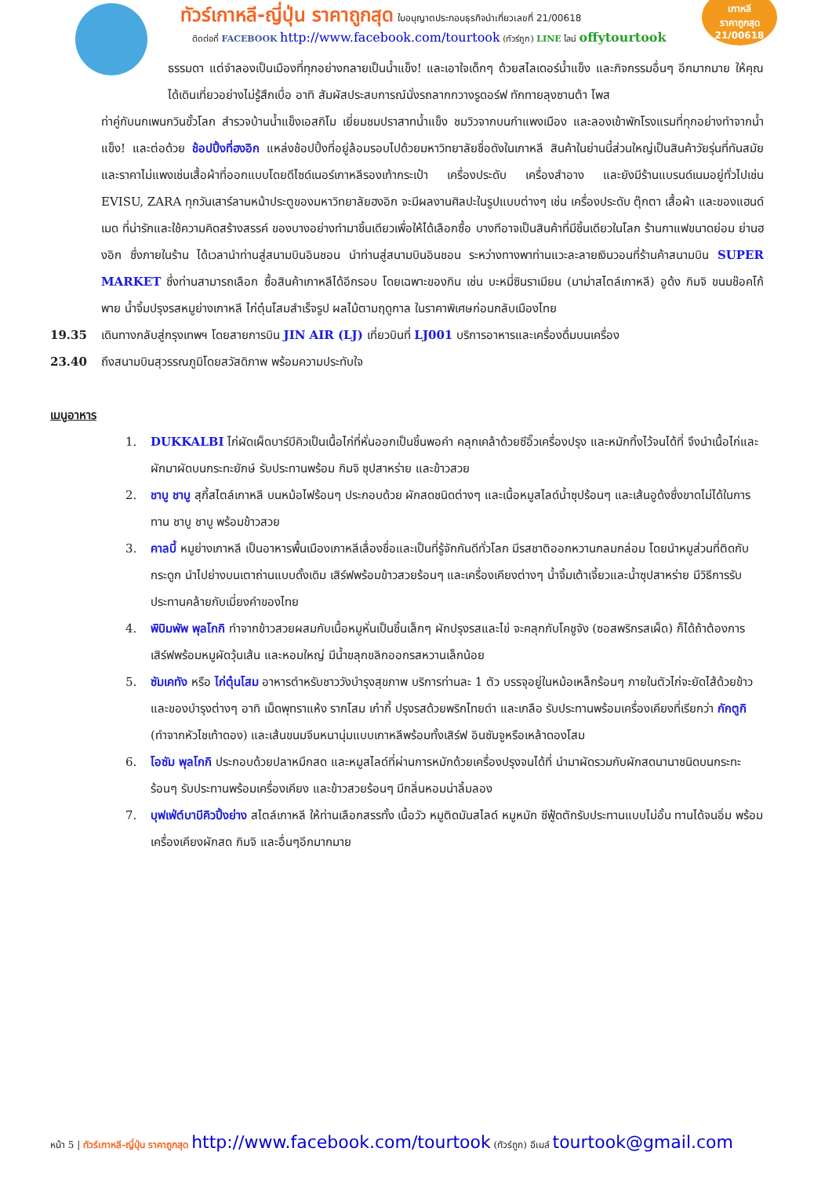ทัวร์เกาหลี-ญี่ปุ่น ราคาถูกสุด ใบอนุญาตประกอบธุรกิจนำเที่ยวเลขที่ 21/00618
ติดต่อที่ FACEBOOK http://www.facebook.com/tourtook (ทัวร์ถูก) LINE ไลน์ offytourtook
เกาหลี
ราคาถูกสุด
21/00618
ธรรมดา แต่จำลองเป็นเมืองที่ทุกอย่างกลายเป็นน้ำแข็ง! และเอาใจเด็กๆ ด้วยสไลเดอร์น้ำแข็ง และกิจกรรมอื่นๆ อีกมากมาย ให้คุณได้เดินเที่ยวอย่างไม่รู้สึกเบื่อ อาทิ สัมผัสประสบการณ์นั่งรถลากกวางรูดอร์ฟ ทักทายลุงซานต้า โพส
ท่าคู่กับนกเพนกวินขั้วโลก สำรวจบ้านน้ำแข็งเอสกิโม เยี่ยมชมปราสาทน้ำแข็ง ชมวิวจากบนกำแพงเมือง และลองเข้าพักโรงแรมที่ทุกอย่างทำจากน้ำแข็ง! และต่อด้วย ช้อปปิ้งที่ฮงอิก แหล่งช้อปปิ้งที่อยู่ล้อมรอบไปด้วยมหาวิทยาลัยชื่อดังในเกาหลี สินค้าในย่านนี้ส่วนใหญ่เป็นสินค้าวัยรุ่นที่ทันสมัยและราคาไม่แพงเช่นเสื้อผ้าที่ออกแบบโดยดีไซด์เนอร์เกาหลีรองเท้ากระเป๋า เครื่องประดับ เครื่องสำอาง และยังมีร้านแบรนด์เนมอยู่ทั่วไปเช่น EVISU, ZARA ทุกวันเสาร์ลานหน้าประตูของมหาวิทยาลัยฮงอิก จะมีผลงานศิลปะในรูปแบบต่างๆ เช่น เครื่องประดับ ตุ๊กตา เสื้อผ้า และของแฮนด์เมด ที่น่ารักและใช้ความคิดสร้างสรรค์ ของบางอย่างทำมาชิ้นเดียวเพื่อให้ได้เลือกซื้อ บางทีอาจเป็นสินค้าที่มีชิ้นเดียวในโลก ร้านกาแฟขนาดย่อม ย่านฮงอิก ซึ่งภายในร้าน ได้เวลานำท่านสู่สนามบินอินชอน นำท่านสู่สนามบินอินชอน ระหว่างทางพาท่านแวะละลายเงินวอนที่ร้านค้าสนามบิน SUPER MARKET ซึ่งท่านสามารถเลือก ซื้อสินค้าเกาหลีได้อีกรอบ โดยเฉพาะของกิน เช่น บะหมี่ซินราเมียน (มาม่าสไตล์เกาหลี) อูด้ง กิมจิ ขนมช๊อคโก้พาย น้ำจิ้มปรุงรสหมูย่างเกาหลี ไก่ตุ๋นโสมสำเร็จรูป ผลไม้ตามฤดูกาล ในราคาพิเศษก่อนกลับเมืองไทย
19.35 เดินทางกลับสู่กรุงเทพฯ โดยสายการบิน JIN AIR (LJ) เที่ยวบินที่ LJ001 บริการอาหารและเครื่องดื่มบนเครื่อง
23.40 ถึงสนามบินสุวรรณภูมิโดยสวัสดิภาพ พร้อมความประทับใจ
เมนูอาหาร
1. DUKKALBI ไก่ผัดเผ็ดบาร์บีคิวเป็นเนื้อไก่ที่หั่นออกเป็นชิ้นพอคำ คลุกเคล้าด้วยซีอิ๊วเครื่องปรุง และหมักทิ้งไว้จนได้ที่ จึงนำเนื้อไก่และผักมาผัดบนกระทะยักษ์ รับประทานพร้อม กิมจิ ซุปสาหร่าย และข้าวสวย
2. ชาบู ชาบู สุกี้สไตล์เกาหลี บนหม้อไฟร้อนๆ ประกอบด้วย ผักสดชนิดต่างๆ และเนื้อหมูสไลด์น้ำซุปร้อนๆ และเส้นอูด้งซึ่งขาดไม่ได้ในการทาน ชาบู ชาบู พร้อมข้าวสวย
3. คาลบี้ หมูย่างเกาหลี เป็นอาหารพื้นเมืองเกาหลีเลื่องชื่อและเป็นที่รู้จักกันดีทั่วโลก มีรสชาติออกหวานกลมกล่อม โดยนำหมูส่วนที่ติดกับกระดูก นำไปย่างบนเตาถ่านแบบดั้งเดิม เสิร์ฟพร้อมข้าวสวยร้อนๆ และเครื่องเคียงต่างๆ น้ำจิ้มเต้าเจี้ยวและน้ำซุปสาหร่าย มีวิธีการรับประทานคล้ายกับเมี่ยงคำของไทย
4. พิบิมพัพ พุลโกกิ ทำจากข้าวสวยผสมกับเนื้อหมูหั่นเป็นชิ้นเล็กๆ ผักปรุงรสและไข่ จะคลุกกับโคชูจัง (ซอสพริกรสเผ็ด) ก็ได้ถ้าต้องการ เสิร์ฟพร้อมหมูผัดวุ้นเส้น และหอมใหญ่ มีน้ำขลุกขลิกออกรสหวานเล็กน้อย
5. ซัมเคทัง หรือ ไก่ตุ๋นโสม อาหารตำหรับชาววังบำรุงสุขภาพ บริการท่านละ 1 ตัว บรรจุอยู่ในหม้อเหล็กร้อนๆ ภายในตัวไก่จะยัดไส้ด้วยข้าว และของบำรุงต่างๆ อาทิ เม็ดพุทราแห้ง รากโสม เก๋ากี้ ปรุงรสด้วยพริกไทยดำ และเกลือ รับประทานพร้อมเครื่องเคียงที่เรียกว่า กักตูกิ (ทำจากหัวไชเท้าดอง) และเส้นขนมจีนหนานุ่มแบบเกาหลีพร้อมทั้งเสิร์ฟ อินซัมจูหรือเหล้าดองโสม
6. โอซัม พุลโกกิ ประกอบด้วยปลาหมึกสด และหมูสไลด์ที่ผ่านการหมักด้วยเครื่องปรุงจนได้ที่ นำมาผัดรวมกับผักสดนานาชนิดบนกระทะร้อนๆ รับประทานพร้อมเครื่องเคียง และข้าวสวยร้อนๆ มีกลิ่นหอมน่าลิ้มลอง
7. บุฟเฟ่ต์บาบีคิวปิ้งย่าง สไตล์เกาหลี ให้ท่านเลือกสรรทั้ง เนื้อวัว หมูติดมันสไลด์ หมูหมัก ซีฟู้ดตักรับประทานแบบไม่อั้น ทานได้จนอิ่ม พร้อมเครื่องเคียงผักสด กิมจิ และอื่นๆอีกมากมาย
หน้า 5 | ทัวร์เกาหลี-ญี่ปุ่น ราคาถูกสุด http://www.facebook.com/tourtook (ทัวร์ถูก) อีเมล์ tourtook@gmail.com